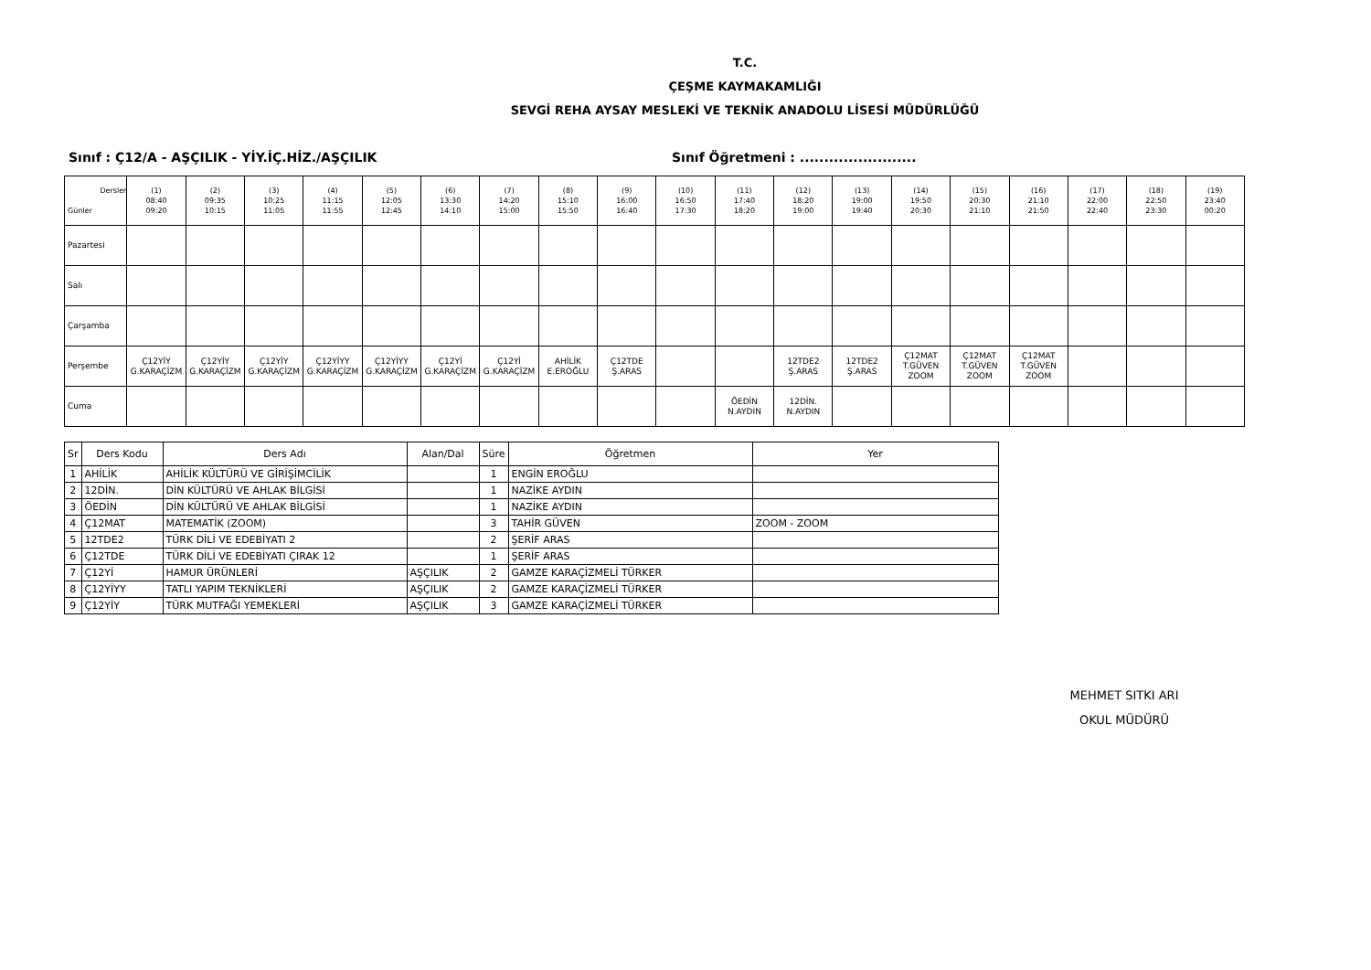T.C.
ÇEŞME KAYMAKAMLIĞI
SEVGİ REHA AYSAY MESLEKİ VE TEKNİK ANADOLU LİSESİ MÜDÜRLÜĞÜ
Sınıf : Ç12/A - AŞÇILIK - YİY.İÇ.HİZ./AŞÇILIK Sınıf Öğretmeni : ........................
| Dersler Günler | (1) 08:40 09:20 | (2) 09:35 10:15 | (3) 10:25 11:05 | (4) 11:15 11:55 | (5) 12:05 12:45 | (6) 13:30 14:10 | (7) 14:20 15:00 | (8) 15:10 15:50 | (9) 16:00 16:40 | (10) 16:50 17:30 | (11) 17:40 18:20 | (12) 18:20 19:00 | (13) 19:00 19:40 | (14) 19:50 20:30 | (15) 20:30 21:10 | (16) 21:10 21:50 | (17) 22:00 22:40 | (18) 22:50 23:30 | (19) 23:40 00:20 |
| Pazartesi | | | | | | | | | | | | | | | | | | | |
| Salı | | | | | | | | | | | | | | | | | | | |
| Çarşamba | | | | | | | | | | | | | | | | | | | |
| Perşembe | Ç12YİY G.KARAÇİZM | Ç12YİY G.KARAÇİZM | Ç12YİY G.KARAÇİZM | Ç12YİYY G.KARAÇİZM | Ç12YİYY G.KARAÇİZM | Ç12Yİ G.KARAÇİZM | Ç12Yİ G.KARAÇİZM | AHİLİK E.EROĞLU | Ç12TDE Ş.ARAS | | | 12TDE2 Ş.ARAS | 12TDE2 Ş.ARAS | Ç12MAT T.GÜVEN ZOOM | Ç12MAT T.GÜVEN ZOOM | Ç12MAT T.GÜVEN ZOOM | | | |
| Cuma | | | | | | | | | | | ÖEDİN N.AYDIN | 12DİN. N.AYDIN | | | | | | | |
| Sr | Ders Kodu | Ders Adı | Alan/Dal | Süre | Öğretmen | Yer |
| --- | --- | --- | --- | --- | --- | --- |
| 1 | AHİLİK | AHİLİK KÜLTÜRÜ VE GİRİŞİMCİLİK | | 1 | ENGİN EROĞLU | |
| 2 | 12DİN. | DİN KÜLTÜRÜ VE AHLAK BİLGİSİ | | 1 | NAZİKE AYDIN | |
| 3 | ÖEDİN | DİN KÜLTÜRÜ VE AHLAK BİLGİSİ | | 1 | NAZİKE AYDIN | |
| 4 | Ç12MAT | MATEMATİK (ZOOM) | | 3 | TAHİR GÜVEN | ZOOM - ZOOM |
| 5 | 12TDE2 | TÜRK DİLİ VE EDEBİYATI 2 | | 2 | ŞERİF ARAS | |
| 6 | Ç12TDE | TÜRK DİLİ VE EDEBİYATI ÇIRAK 12 | | 1 | ŞERİF ARAS | |
| 7 | Ç12Yİ | HAMUR ÜRÜNLERİ | AŞÇILIK | 2 | GAMZE KARAÇİZMELİ TÜRKER | |
| 8 | Ç12YİYY | TATLI YAPIM TEKNİKLERİ | AŞÇILIK | 2 | GAMZE KARAÇİZMELİ TÜRKER | |
| 9 | Ç12YİY | TÜRK MUTFAĞI YEMEKLERİ | AŞÇILIK | 3 | GAMZE KARAÇİZMELİ TÜRKER | |
MEHMET SITKI ARI
OKUL MÜDÜRÜ